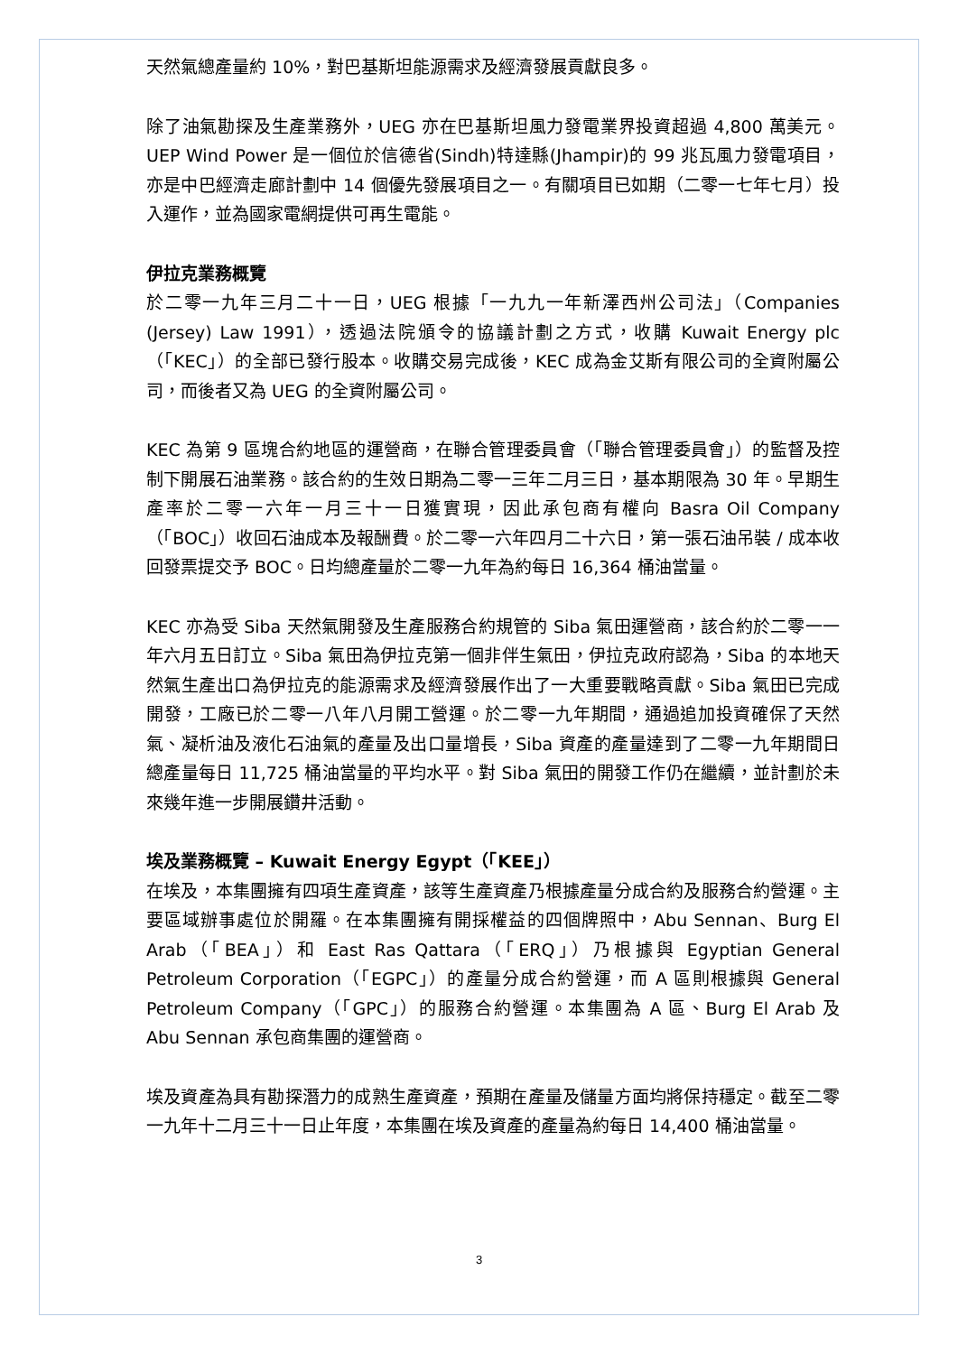天然氣總產量約 10%，對巴基斯坦能源需求及經濟發展貢獻良多。
除了油氣勘探及生產業務外，UEG 亦在巴基斯坦風力發電業界投資超過 4,800 萬美元。UEP Wind Power 是一個位於信德省(Sindh)特達縣(Jhampir)的 99 兆瓦風力發電項目，亦是中巴經濟走廊計劃中 14 個優先發展項目之一。有關項目已如期（二零一七年七月）投入運作，並為國家電網提供可再生電能。
伊拉克業務概覽
於二零一九年三月二十一日，UEG 根據「一九九一年新澤西州公司法」（Companies (Jersey) Law 1991），透過法院頒令的協議計劃之方式，收購 Kuwait Energy plc（「KEC」）的全部已發行股本。收購交易完成後，KEC 成為金艾斯有限公司的全資附屬公司，而後者又為 UEG 的全資附屬公司。
KEC 為第 9 區塊合約地區的運營商，在聯合管理委員會（「聯合管理委員會」）的監督及控制下開展石油業務。該合約的生效日期為二零一三年二月三日，基本期限為 30 年。早期生產率於二零一六年一月三十一日獲實現，因此承包商有權向 Basra Oil Company（「BOC」）收回石油成本及報酬費。於二零一六年四月二十六日，第一張石油吊裝 / 成本收回發票提交予 BOC。日均總產量於二零一九年為約每日 16,364 桶油當量。
KEC 亦為受 Siba 天然氣開發及生產服務合約規管的 Siba 氣田運營商，該合約於二零一一年六月五日訂立。Siba 氣田為伊拉克第一個非伴生氣田，伊拉克政府認為，Siba 的本地天然氣生產出口為伊拉克的能源需求及經濟發展作出了一大重要戰略貢獻。Siba 氣田已完成開發，工廠已於二零一八年八月開工營運。於二零一九年期間，通過追加投資確保了天然氣、凝析油及液化石油氣的產量及出口量增長，Siba 資產的產量達到了二零一九年期間日總產量每日 11,725 桶油當量的平均水平。對 Siba 氣田的開發工作仍在繼續，並計劃於未來幾年進一步開展鑽井活動。
埃及業務概覽 – Kuwait Energy Egypt（「KEE」）
在埃及，本集團擁有四項生產資產，該等生產資產乃根據產量分成合約及服務合約營運。主要區域辦事處位於開羅。在本集團擁有開採權益的四個牌照中，Abu Sennan、Burg El Arab（「BEA」）和 East Ras Qattara（「ERQ」）乃根據與 Egyptian General Petroleum Corporation（「EGPC」）的產量分成合約營運，而 A 區則根據與 General Petroleum Company（「GPC」）的服務合約營運。本集團為 A 區、Burg El Arab 及 Abu Sennan 承包商集團的運營商。
埃及資產為具有勘探潛力的成熟生產資產，預期在產量及儲量方面均將保持穩定。截至二零一九年十二月三十一日止年度，本集團在埃及資產的產量為約每日 14,400 桶油當量。
3